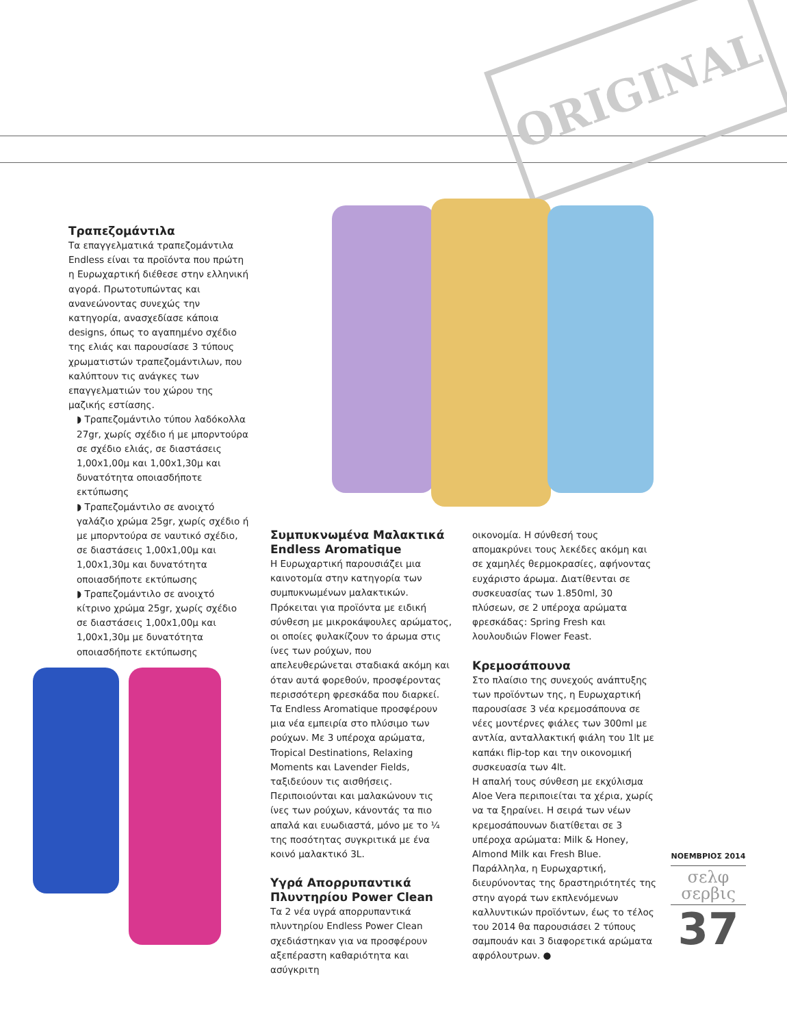ORIGINAL
Τραπεζομάντιλα
Τα επαγγελματικά τραπεζομάντιλα Endless είναι τα προϊόντα που πρώτη η Ευρωχαρτική διέθεσε στην ελληνική αγορά. Πρωτοτυπώντας και ανανεώνοντας συνεχώς την κατηγορία, ανασχεδίασε κάποια designs, όπως το αγαπημένο σχέδιο της ελιάς και παρουσίασε 3 τύπους χρωματιστών τραπεζομάντιλων, που καλύπτουν τις ανάγκες των επαγγελματιών του χώρου της μαζικής εστίασης.
◗ Τραπεζομάντιλο τύπου λαδόκολλα 27gr, χωρίς σχέδιο ή με μπορντούρα σε σχέδιο ελιάς, σε διαστάσεις 1,00x1,00μ και 1,00x1,30μ και δυνατότητα οποιασδήποτε εκτύπωσης
◗ Τραπεζομάντιλο σε ανοιχτό γαλάζιο χρώμα 25gr, χωρίς σχέδιο ή με μπορντούρα σε ναυτικό σχέδιο, σε διαστάσεις 1,00x1,00μ και 1,00x1,30μ και δυνατότητα οποιασδήποτε εκτύπωσης
◗ Τραπεζομάντιλο σε ανοιχτό κίτρινο χρώμα 25gr, χωρίς σχέδιο σε διαστάσεις 1,00x1,00μ και 1,00x1,30μ με δυνατότητα οποιασδήποτε εκτύπωσης
Συμπυκνωμένα Μαλακτικά Endless Aromatique
Η Ευρωχαρτική παρουσιάζει μια καινοτομία στην κατηγορία των συμπυκνωμένων μαλακτικών. Πρόκειται για προϊόντα με ειδική σύνθεση με μικροκάψουλες αρώματος, οι οποίες φυλακίζουν το άρωμα στις ίνες των ρούχων, που απελευθερώνεται σταδιακά ακόμη και όταν αυτά φορεθούν, προσφέροντας περισσότερη φρεσκάδα που διαρκεί. Τα Endless Aromatique προσφέρουν μια νέα εμπειρία στο πλύσιμο των ρούχων. Με 3 υπέροχα αρώματα, Tropical Destinations, Relaxing Moments και Lavender Fields, ταξιδεύουν τις αισθήσεις. Περιποιούνται και μαλακώνουν τις ίνες των ρούχων, κάνοντάς τα πιο απαλά και ευωδιαστά, μόνο με το ¼ της ποσότητας συγκριτικά με ένα κοινό μαλακτικό 3L.
Υγρά Απορρυπαντικά Πλυντηρίου Power Clean
Τα 2 νέα υγρά απορρυπαντικά πλυντηρίου Endless Power Clean σχεδιάστηκαν για να προσφέρουν αξεπέραστη καθαριότητα και ασύγκριτη
οικονομία. Η σύνθεσή τους απομακρύνει τους λεκέδες ακόμη και σε χαμηλές θερμοκρασίες, αφήνοντας ευχάριστο άρωμα. Διατίθενται σε συσκευασίας των 1.850ml, 30 πλύσεων, σε 2 υπέροχα αρώματα φρεσκάδας: Spring Fresh και λουλουδιών Flower Feast.
Κρεμοσάπουνα
Στο πλαίσιο της συνεχούς ανάπτυξης των προϊόντων της, η Ευρωχαρτική παρουσίασε 3 νέα κρεμοσάπουνα σε νέες μοντέρνες φιάλες των 300ml με αντλία, ανταλλακτική φιάλη του 1lt με καπάκι flip-top και την οικονομική συσκευασία των 4lt.
Η απαλή τους σύνθεση με εκχύλισμα Aloe Vera περιποιείται τα χέρια, χωρίς να τα ξηραίνει. Η σειρά των νέων κρεμοσάπουνων διατίθεται σε 3 υπέροχα αρώματα: Milk & Honey, Almond Milk και Fresh Blue.
Παράλληλα, η Ευρωχαρτική, διευρύνοντας της δραστηριότητές της στην αγορά των εκπλενόμενων καλλυντικών προϊόντων, έως το τέλος του 2014 θα παρουσιάσει 2 τύπους σαμπουάν και 3 διαφορετικά αρώματα αφρόλουτρων. ●
ΝΟΕΜΒΡΙΟΣ 2014
σελφ
σερβις
37